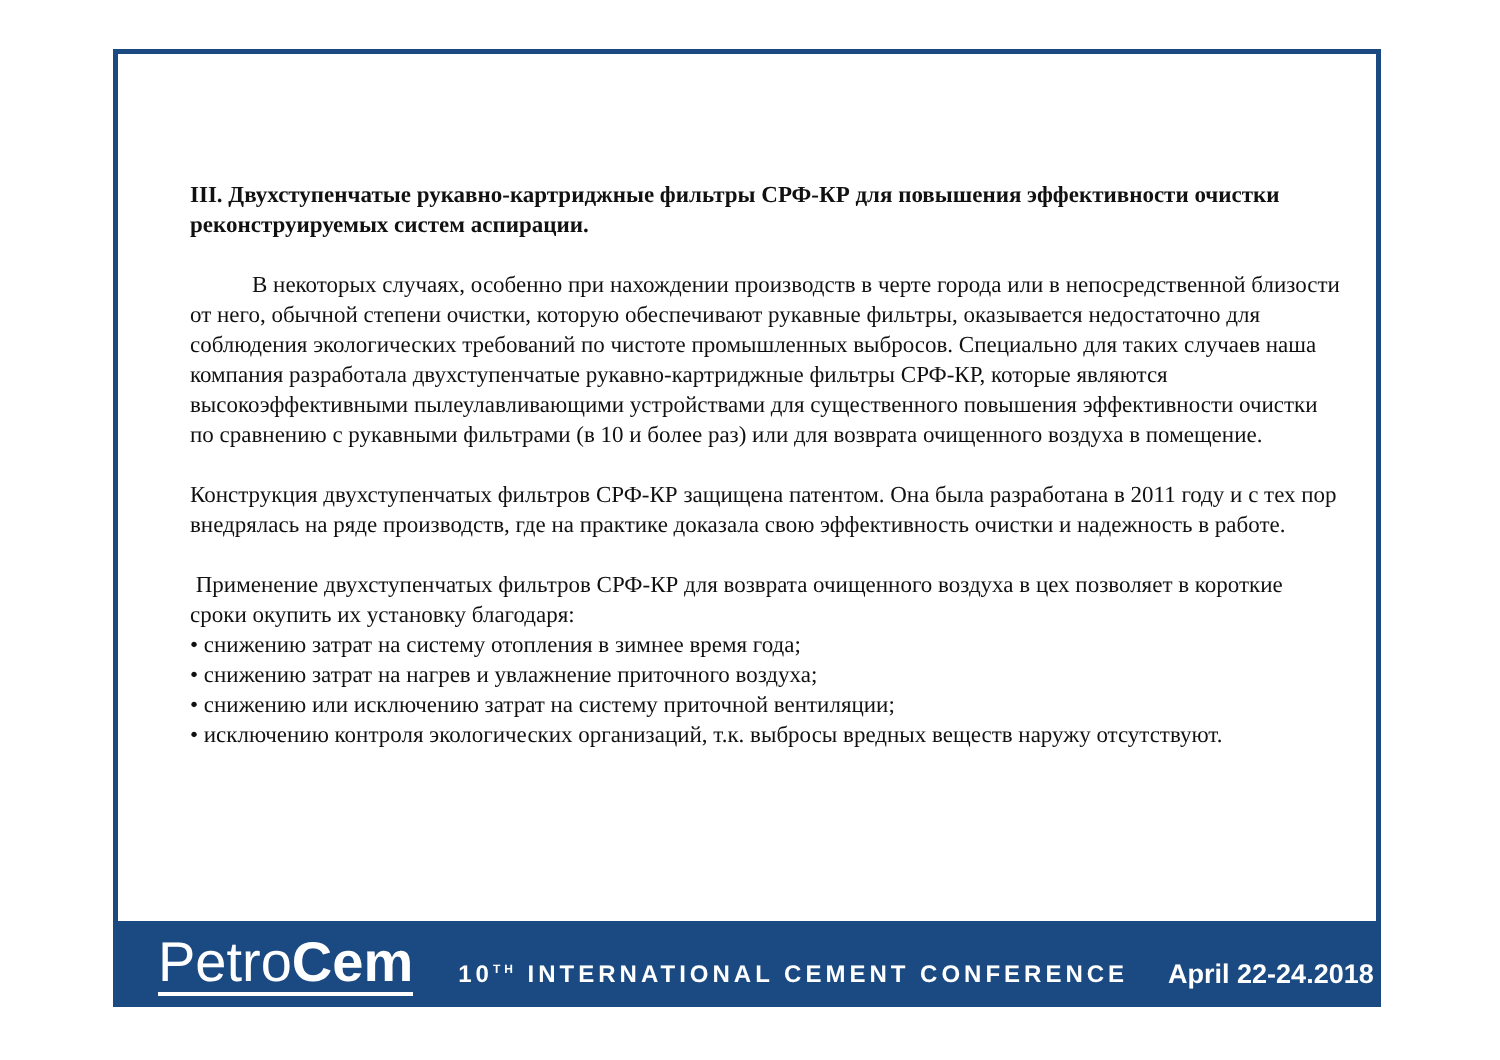III. Двухступенчатые рукавно-картриджные фильтры СРФ-КР для повышения эффективности очистки реконструируемых систем аспирации.
В некоторых случаях, особенно при нахождении производств в черте города или в непосредственной близости от него, обычной степени очистки, которую обеспечивают рукавные фильтры, оказывается недостаточно для соблюдения экологических требований по чистоте промышленных выбросов. Специально для таких случаев наша компания разработала двухступенчатые рукавно-картриджные фильтры СРФ-КР, которые являются высокоэффективными пылеулавливающими устройствами для существенного повышения эффективности очистки по сравнению с рукавными фильтрами (в 10 и более раз) или для возврата очищенного воздуха в помещение.
Конструкция двухступенчатых фильтров СРФ-КР защищена патентом. Она была разработана в 2011 году и с тех пор внедрялась на ряде производств, где на практике доказала свою эффективность очистки и надежность в работе.
Применение двухступенчатых фильтров СРФ-КР для возврата очищенного воздуха в цех позволяет в короткие сроки окупить их установку благодаря:
• снижению затрат на систему отопления в зимнее время года;
• снижению затрат на нагрев и увлажнение приточного воздуха;
• снижению или исключению затрат на систему приточной вентиляции;
• исключению контроля экологических организаций, т.к. выбросы вредных веществ наружу отсутствуют.
PetroCem
10<sup>TH</sup> INTERNATIONAL CEMENT CONFERENCE
April 22-24.2018